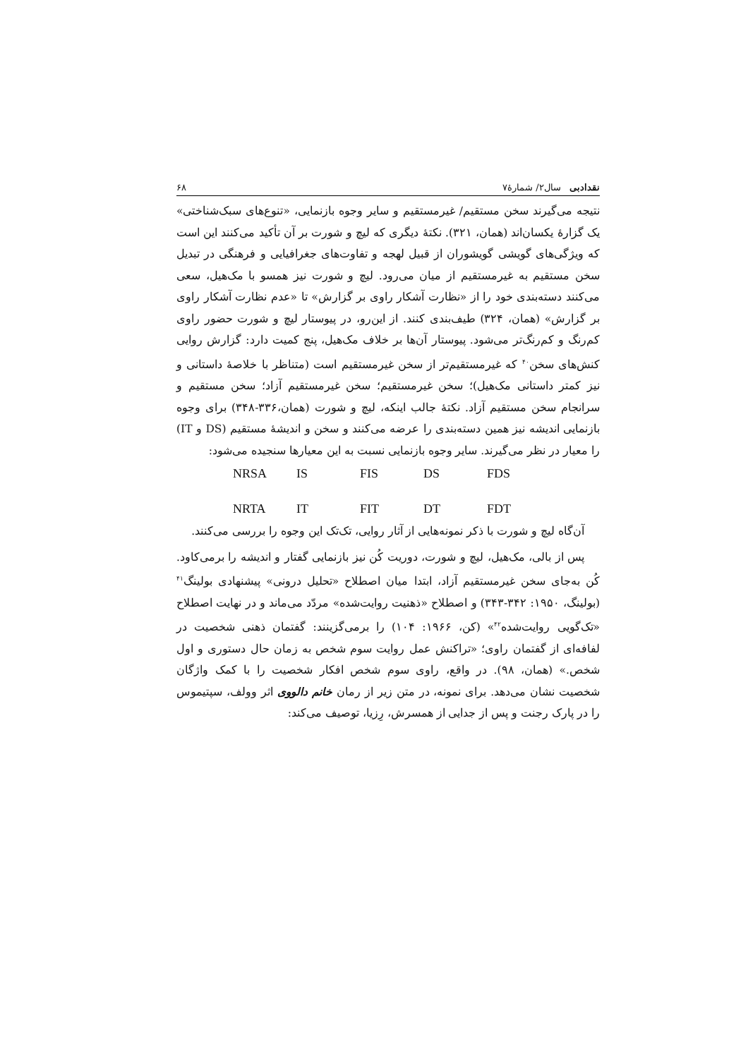نقدادبی سال۲/ شمارهٔ۷ ۶۸
نتیجه می‌گیرند سخن مستقیم/ غیرمستقیم و سایر وجوه بازنمایی، «تنوع‌های سبک‌شناختی» یک گزارهٔ یکسان‌اند (همان، ۳۲۱). نکتهٔ دیگری که لیچ و شورت بر آن تأکید می‌کنند این است که ویژگی‌های گویشی گویشوران از قبیل لهجه و تفاوت‌های جغرافیایی و فرهنگی در تبدیل سخن مستقیم به غیرمستقیم از میان می‌رود. لیچ و شورت نیز همسو با مک‌هیل، سعی می‌کنند دسته‌بندی خود را از «نظارت آشکار راوی بر گزارش» تا «عدم نظارت آشکار راوی بر گزارش» (همان، ۳۲۴) طیف‌بندی کنند. از این‌رو، در پیوستار لیچ و شورت حضور راوی کم‌رنگ و کم‌رنگ‌تر می‌شود. پیوستار آن‌ها بر خلاف مک‌هیل، پنج کمیت دارد: گزارش روایی کنش‌های سخن<sup>۴۰</sup> که غیرمستقیم‌تر از سخن غیرمستقیم است (متناظر با خلاصهٔ داستانی و نیز کمتر داستانی مک‌هیل)؛ سخن غیرمستقیم؛ سخن غیرمستقیم آزاد؛ سخن مستقیم و سرانجام سخن مستقیم آزاد. نکتهٔ جالب اینکه، لیچ و شورت (همان،۳۳۶-۳۴۸) برای وجوه بازنمایی اندیشه نیز همین دسته‌بندی را عرضه می‌کنند و سخن و اندیشهٔ مستقیم (DS و IT) را معیار در نظر می‌گیرند. سایر وجوه بازنمایی نسبت به این معیارها سنجیده می‌شود:
NRSA IS FIS DS FDS
NRTA IT FIT DT FDT
آن‌گاه لیچ و شورت با ذکر نمونه‌هایی از آثار روایی، تک‌تک این وجوه را بررسی می‌کنند.
پس از بالی، مک‌هیل، لیچ و شورت، دوریت کُن نیز بازنمایی گفتار و اندیشه را برمی‌کاود. کُن به‌جای سخن غیرمستقیم آزاد، ابتدا میان اصطلاح «تحلیل درونی» پیشنهادی بولینگ<sup>۴۱</sup> (بولینگ، ۱۹۵۰: ۳۴۲-۳۴۳) و اصطلاح «ذهنیت روایت‌شده» مردّد می‌ماند و در نهایت اصطلاح «تک‌گویی روایت‌شده<sup>۴۲</sup>» (کن، ۱۹۶۶: ۱۰۴) را برمی‌گزینند: گفتمان ذهنی شخصیت در لفافه‌ای از گفتمان راوی؛ «تراکنش عمل روایت سوم شخص به زمان حال دستوری و اول شخص.» (همان، ۹۸). در واقع، راوی سوم شخص افکار شخصیت را با کمک واژگان شخصیت نشان می‌دهد. برای نمونه، در متن زیر از رمان خانم دالووی اثر وولف، سپتیموس را در پارک رجنت و پس از جدایی از همسرش، رِزیا، توصیف می‌کند: